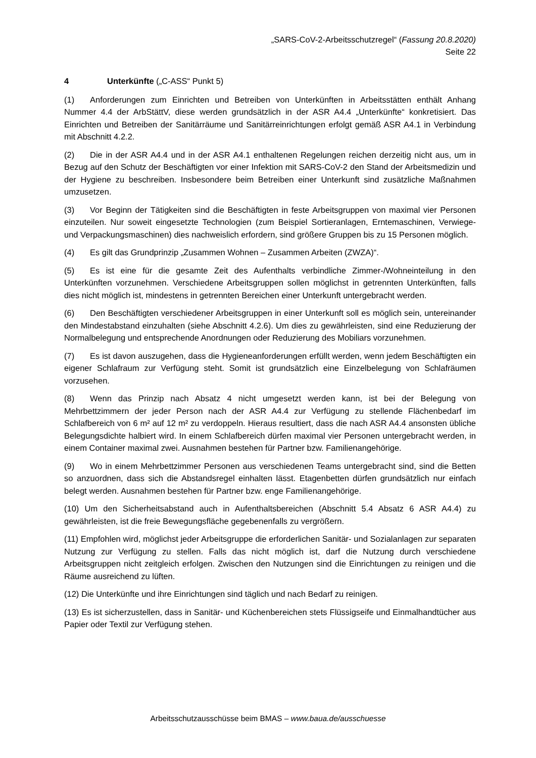„SARS-CoV-2-Arbeitsschutzregel“ (Fassung 20.8.2020)
Seite 22
4 Unterkünfte („C-ASS“ Punkt 5)
(1) Anforderungen zum Einrichten und Betreiben von Unterkünften in Arbeitsstätten enthält Anhang Nummer 4.4 der ArbStättV, diese werden grundsätzlich in der ASR A4.4 „Unterkünfte“ konkretisiert. Das Einrichten und Betreiben der Sanitärräume und Sanitärreinrichtungen erfolgt gemäß ASR A4.1 in Verbindung mit Abschnitt 4.2.2.
(2) Die in der ASR A4.4 und in der ASR A4.1 enthaltenen Regelungen reichen derzeitig nicht aus, um in Bezug auf den Schutz der Beschäftigten vor einer Infektion mit SARS-CoV-2 den Stand der Arbeitsmedizin und der Hygiene zu beschreiben. Insbesondere beim Betreiben einer Unterkunft sind zusätzliche Maßnahmen umzusetzen.
(3) Vor Beginn der Tätigkeiten sind die Beschäftigten in feste Arbeitsgruppen von maximal vier Personen einzuteilen. Nur soweit eingesetzte Technologien (zum Beispiel Sortieranlagen, Erntemaschinen, Verwiege- und Verpackungsmaschinen) dies nachweislich erfordern, sind größere Gruppen bis zu 15 Personen möglich.
(4) Es gilt das Grundprinzip „Zusammen Wohnen – Zusammen Arbeiten (ZWZA)“.
(5) Es ist eine für die gesamte Zeit des Aufenthalts verbindliche Zimmer-/Wohneinteilung in den Unterkünften vorzunehmen. Verschiedene Arbeitsgruppen sollen möglichst in getrennten Unterkünften, falls dies nicht möglich ist, mindestens in getrennten Bereichen einer Unterkunft untergebracht werden.
(6) Den Beschäftigten verschiedener Arbeitsgruppen in einer Unterkunft soll es möglich sein, untereinander den Mindestabstand einzuhalten (siehe Abschnitt 4.2.6). Um dies zu gewährleisten, sind eine Reduzierung der Normalbelegung und entsprechende Anordnungen oder Reduzierung des Mobiliars vorzunehmen.
(7) Es ist davon auszugehen, dass die Hygieneanforderungen erfüllt werden, wenn jedem Beschäftigten ein eigener Schlafraum zur Verfügung steht. Somit ist grundsätzlich eine Einzelbelegung von Schlafräumen vorzusehen.
(8) Wenn das Prinzip nach Absatz 4 nicht umgesetzt werden kann, ist bei der Belegung von Mehrbettzimmern der jeder Person nach der ASR A4.4 zur Verfügung zu stellende Flächenbedarf im Schlafbereich von 6 m² auf 12 m² zu verdoppeln. Hieraus resultiert, dass die nach ASR A4.4 ansonsten übliche Belegungsdichte halbiert wird. In einem Schlafbereich dürfen maximal vier Personen untergebracht werden, in einem Container maximal zwei. Ausnahmen bestehen für Partner bzw. Familienangehörige.
(9) Wo in einem Mehrbettzimmer Personen aus verschiedenen Teams untergebracht sind, sind die Betten so anzuordnen, dass sich die Abstandsregel einhalten lässt. Etagenbetten dürfen grundsätzlich nur einfach belegt werden. Ausnahmen bestehen für Partner bzw. enge Familienangehörige.
(10) Um den Sicherheitsabstand auch in Aufenthaltsbereichen (Abschnitt 5.4 Absatz 6 ASR A4.4) zu gewährleisten, ist die freie Bewegungsfläche gegebenenfalls zu vergrößern.
(11) Empfohlen wird, möglichst jeder Arbeitsgruppe die erforderlichen Sanitär- und Sozialanlagen zur separaten Nutzung zur Verfügung zu stellen. Falls das nicht möglich ist, darf die Nutzung durch verschiedene Arbeitsgruppen nicht zeitgleich erfolgen. Zwischen den Nutzungen sind die Einrichtungen zu reinigen und die Räume ausreichend zu lüften.
(12) Die Unterkünfte und ihre Einrichtungen sind täglich und nach Bedarf zu reinigen.
(13) Es ist sicherzustellen, dass in Sanitär- und Küchenbereichen stets Flüssigseife und Einmalhandtücher aus Papier oder Textil zur Verfügung stehen.
Arbeitsschutzausschüsse beim BMAS – www.baua.de/ausschuesse